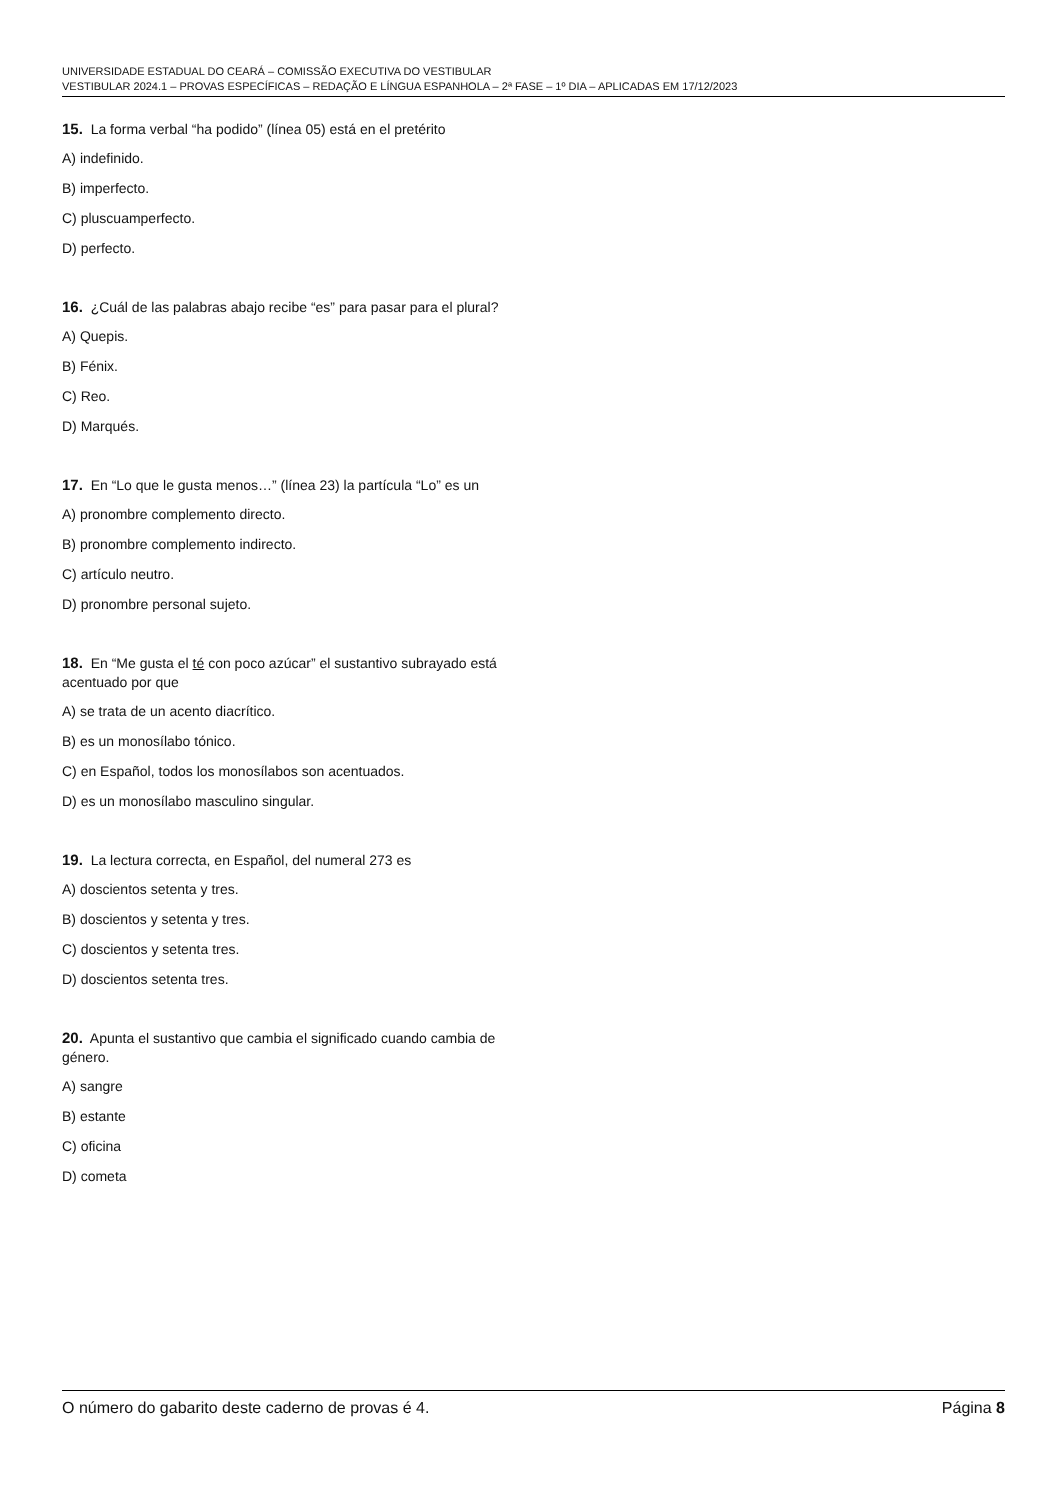UNIVERSIDADE ESTADUAL DO CEARÁ – COMISSÃO EXECUTIVA DO VESTIBULAR
VESTIBULAR 2024.1 – PROVAS ESPECÍFICAS – REDAÇÃO E LÍNGUA ESPANHOLA – 2ª FASE – 1º DIA – APLICADAS EM 17/12/2023
15. La forma verbal “ha podido” (línea 05) está en el pretérito
A) indefinido.
B) imperfecto.
C) pluscuamperfecto.
D) perfecto.
16. ¿Cuál de las palabras abajo recibe “es” para pasar para el plural?
A) Quepis.
B) Fénix.
C) Reo.
D) Marqués.
17. En “Lo que le gusta menos…” (línea 23) la partícula “Lo” es un
A) pronombre complemento directo.
B) pronombre complemento indirecto.
C) artículo neutro.
D) pronombre personal sujeto.
18. En “Me gusta el té con poco azúcar” el sustantivo subrayado está acentuado por que
A) se trata de un acento diacrítico.
B) es un monosílabo tónico.
C) en Español, todos los monosílabos son acentuados.
D) es un monosílabo masculino singular.
19. La lectura correcta, en Español, del numeral 273 es
A) doscientos setenta y tres.
B) doscientos y setenta y tres.
C) doscientos y setenta tres.
D) doscientos setenta tres.
20. Apunta el sustantivo que cambia el significado cuando cambia de género.
A) sangre
B) estante
C) oficina
D) cometa
O número do gabarito deste caderno de provas é 4. Página 8